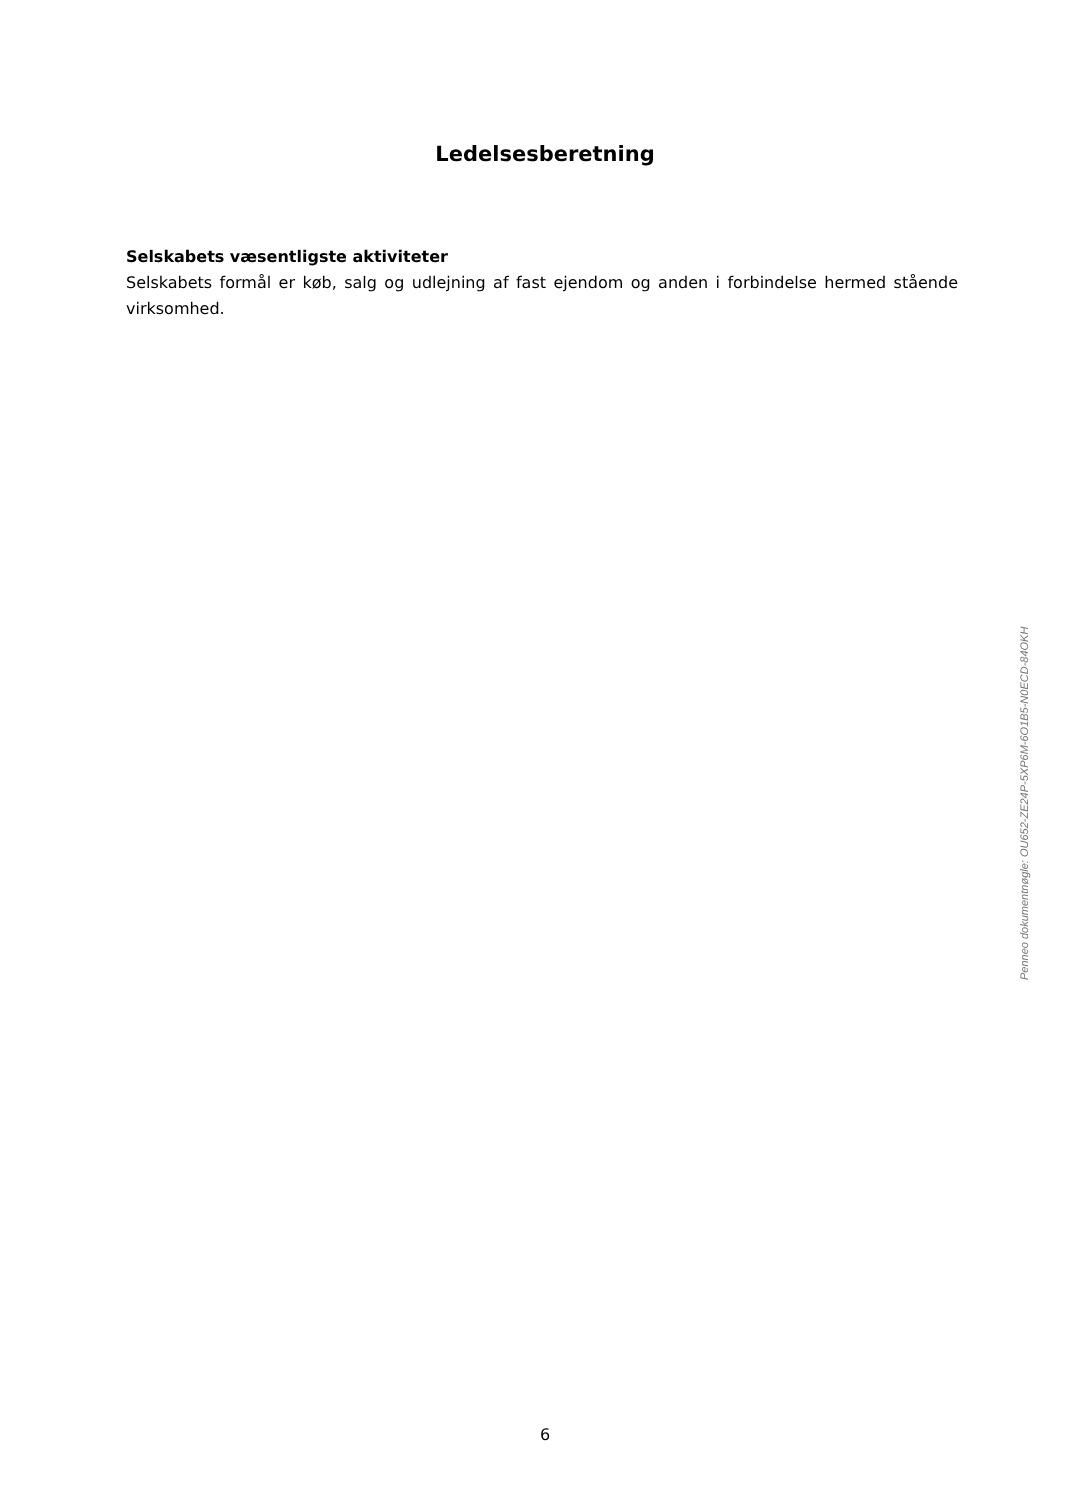Ledelsesberetning
Selskabets væsentligste aktiviteter
Selskabets formål er køb, salg og udlejning af fast ejendom og anden i forbindelse hermed stående virksomhed.
Penneo dokumentnøgle: OU652-ZE24P-5XP6M-6O1B5-N0ECD-84OKH
6